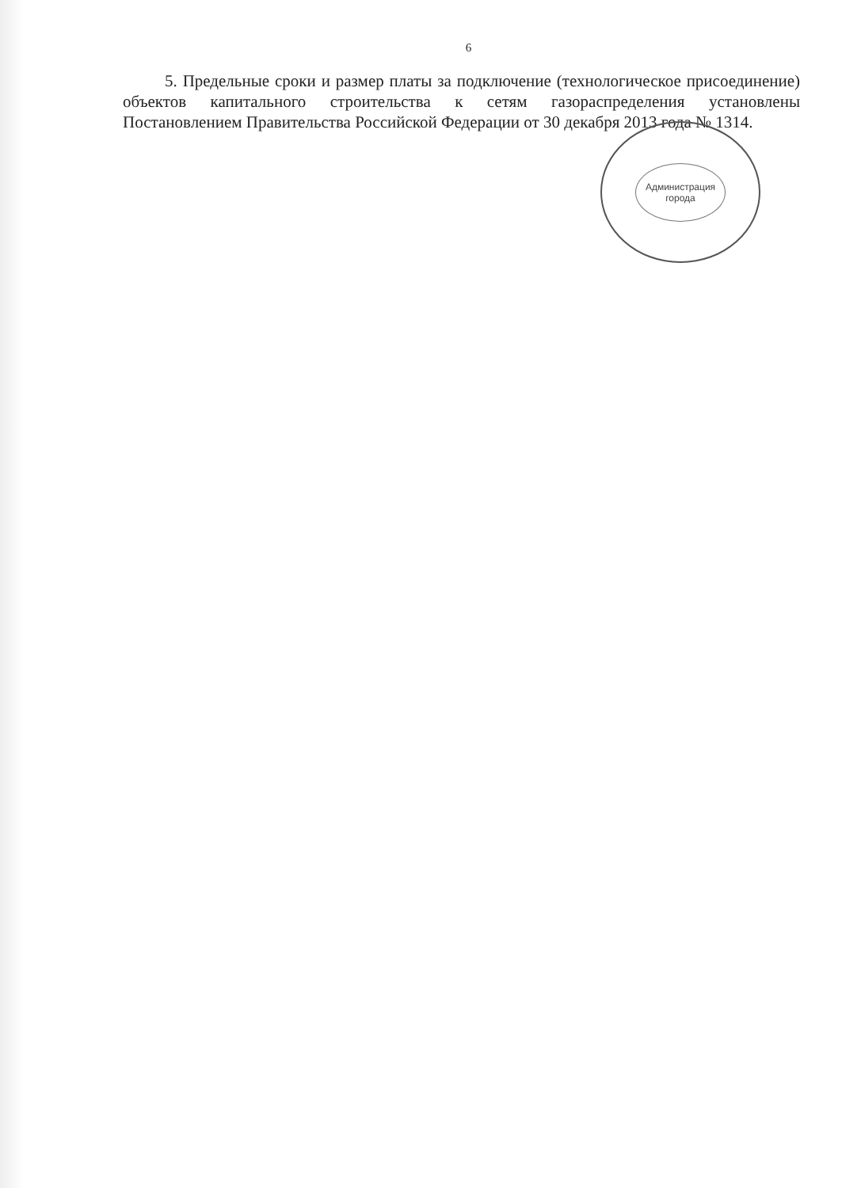6
5. Предельные сроки и размер платы за подключение (технологическое присоединение) объектов капитального строительства к сетям газораспределения установлены Постановлением Правительства Российской Федерации от 30 декабря 2013 года № 1314.
Администрация
города